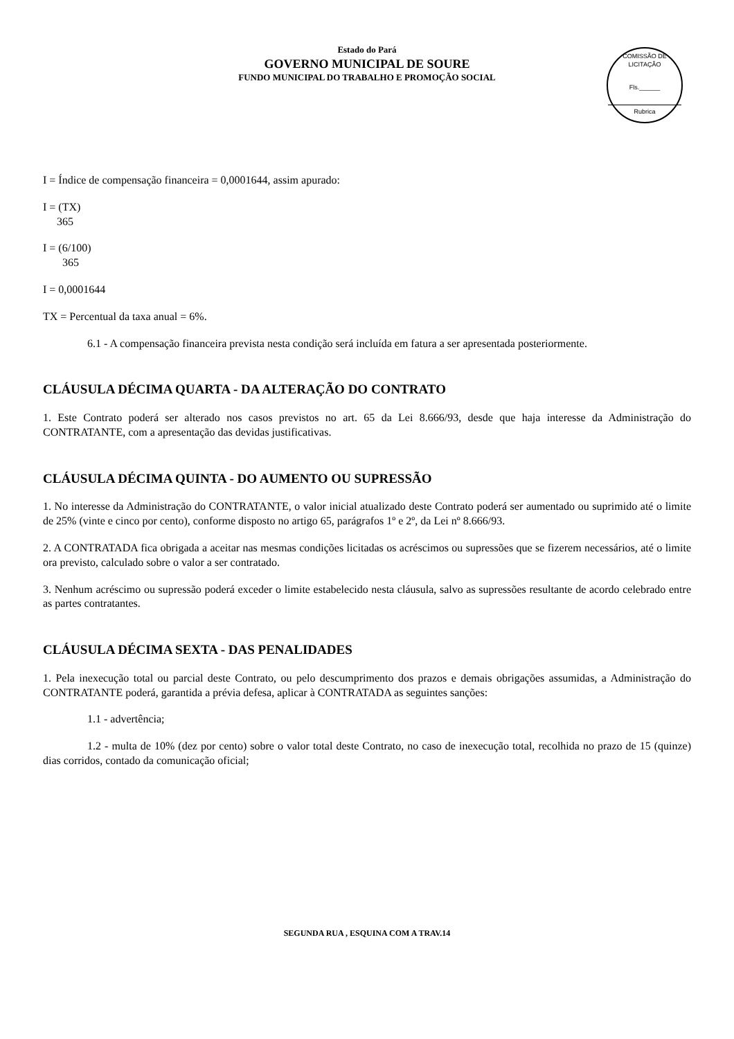Estado do Pará
GOVERNO MUNICIPAL DE SOURE
FUNDO MUNICIPAL DO TRABALHO E PROMOÇÃO SOCIAL
COMISSÃO DE LICITAÇÃO
Fls.______
Rubrica
I = Índice de compensação financeira = 0,0001644, assim apurado:
I = (TX)
365
I = (6/100)
365
I = 0,0001644
TX = Percentual da taxa anual = 6%.
6.1 - A compensação financeira prevista nesta condição será incluída em fatura a ser apresentada posteriormente.
CLÁUSULA DÉCIMA QUARTA - DA ALTERAÇÃO DO CONTRATO
1. Este Contrato poderá ser alterado nos casos previstos no art. 65 da Lei 8.666/93, desde que haja interesse da Administração do CONTRATANTE, com a apresentação das devidas justificativas.
CLÁUSULA DÉCIMA QUINTA - DO AUMENTO OU SUPRESSÃO
1. No interesse da Administração do CONTRATANTE, o valor inicial atualizado deste Contrato poderá ser aumentado ou suprimido até o limite de 25% (vinte e cinco por cento), conforme disposto no artigo 65, parágrafos 1º e 2º, da Lei nº 8.666/93.
2. A CONTRATADA fica obrigada a aceitar nas mesmas condições licitadas os acréscimos ou supressões que se fizerem necessários, até o limite ora previsto, calculado sobre o valor a ser contratado.
3. Nenhum acréscimo ou supressão poderá exceder o limite estabelecido nesta cláusula, salvo as supressões resultante de acordo celebrado entre as partes contratantes.
CLÁUSULA DÉCIMA SEXTA - DAS PENALIDADES
1. Pela inexecução total ou parcial deste Contrato, ou pelo descumprimento dos prazos e demais obrigações assumidas, a Administração do CONTRATANTE poderá, garantida a prévia defesa, aplicar à CONTRATADA as seguintes sanções:
1.1 - advertência;
1.2 - multa de 10% (dez por cento) sobre o valor total deste Contrato, no caso de inexecução total, recolhida no prazo de 15 (quinze) dias corridos, contado da comunicação oficial;
SEGUNDA RUA , ESQUINA COM A TRAV.14